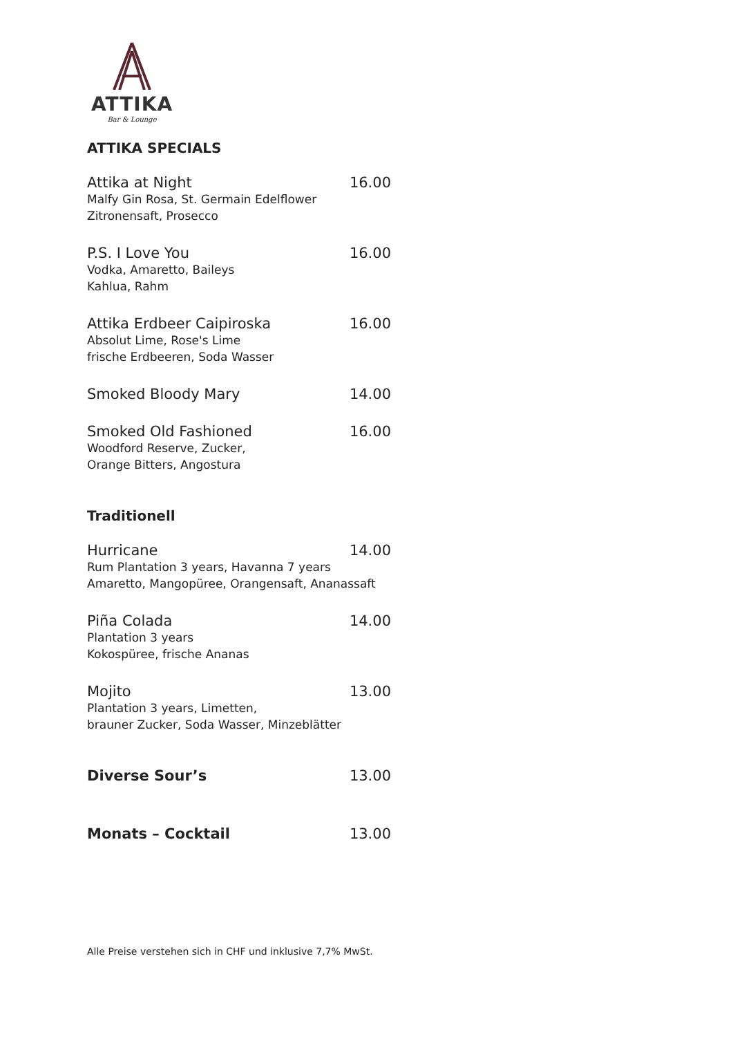ATTIKA
Bar & Lounge
ATTIKA SPECIALS
Attika at Night 16.00
Malfy Gin Rosa, St. Germain Edelflower
Zitronensaft, Prosecco
P.S. I Love You 16.00
Vodka, Amaretto, Baileys
Kahlua, Rahm
Attika Erdbeer Caipiroska 16.00
Absolut Lime, Rose's Lime
frische Erdbeeren, Soda Wasser
Smoked Bloody Mary 14.00
Smoked Old Fashioned 16.00
Woodford Reserve, Zucker,
Orange Bitters, Angostura
Traditionell
Hurricane 14.00
Rum Plantation 3 years, Havanna 7 years
Amaretto, Mangopüree, Orangensaft, Ananassaft
Piña Colada 14.00
Plantation 3 years
Kokospüree, frische Ananas
Mojito 13.00
Plantation 3 years, Limetten,
brauner Zucker, Soda Wasser, Minzeblätter
Diverse Sour’s 13.00
Monats – Cocktail 13.00
Alle Preise verstehen sich in CHF und inklusive 7,7% MwSt.